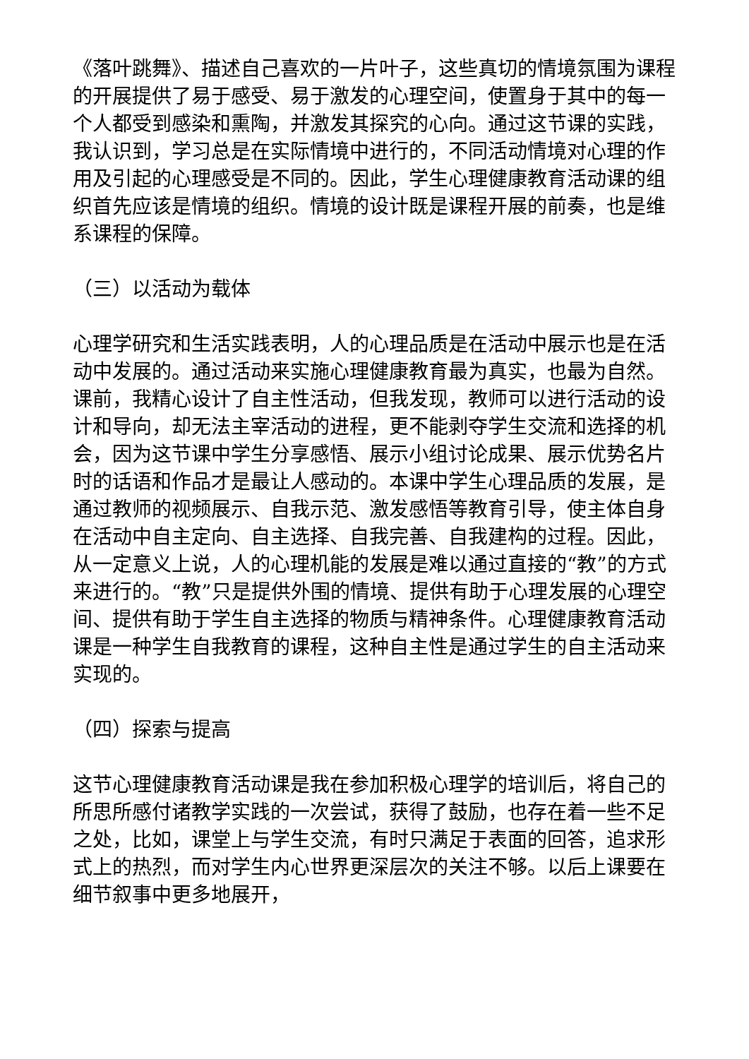《落叶跳舞》、描述自己喜欢的一片叶子，这些真切的情境氛围为课程的开展提供了易于感受、易于激发的心理空间，使置身于其中的每一个人都受到感染和熏陶，并激发其探究的心向。通过这节课的实践，我认识到，学习总是在实际情境中进行的，不同活动情境对心理的作用及引起的心理感受是不同的。因此，学生心理健康教育活动课的组织首先应该是情境的组织。情境的设计既是课程开展的前奏，也是维系课程的保障。
（三）以活动为载体
心理学研究和生活实践表明，人的心理品质是在活动中展示也是在活动中发展的。通过活动来实施心理健康教育最为真实，也最为自然。课前，我精心设计了自主性活动，但我发现，教师可以进行活动的设计和导向，却无法主宰活动的进程，更不能剥夺学生交流和选择的机会，因为这节课中学生分享感悟、展示小组讨论成果、展示优势名片时的话语和作品才是最让人感动的。本课中学生心理品质的发展，是通过教师的视频展示、自我示范、激发感悟等教育引导，使主体自身在活动中自主定向、自主选择、自我完善、自我建构的过程。因此，从一定意义上说，人的心理机能的发展是难以通过直接的“教”的方式来进行的。“教”只是提供外围的情境、提供有助于心理发展的心理空间、提供有助于学生自主选择的物质与精神条件。心理健康教育活动课是一种学生自我教育的课程，这种自主性是通过学生的自主活动来实现的。
（四）探索与提高
这节心理健康教育活动课是我在参加积极心理学的培训后，将自己的所思所感付诸教学实践的一次尝试，获得了鼓励，也存在着一些不足之处，比如，课堂上与学生交流，有时只满足于表面的回答，追求形式上的热烈，而对学生内心世界更深层次的关注不够。以后上课要在细节叙事中更多地展开，